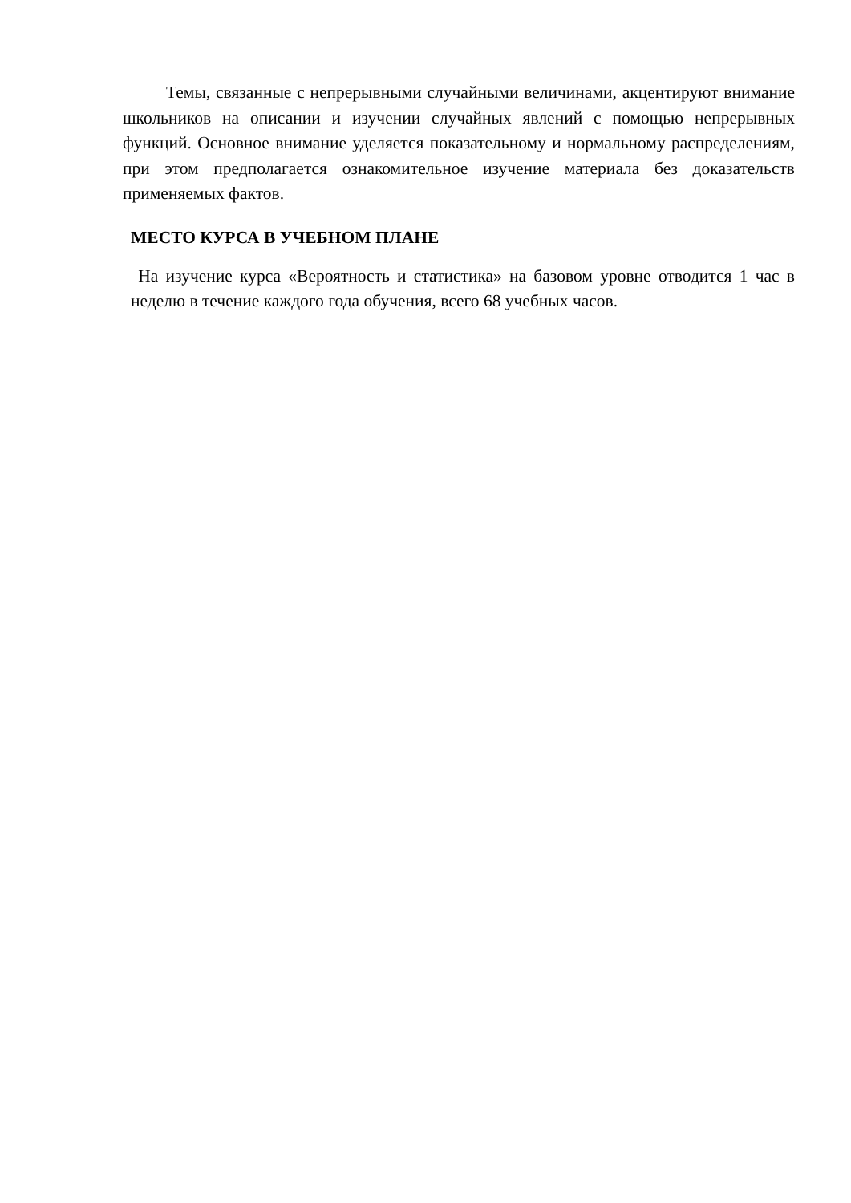Темы, связанные с непрерывными случайными величинами, акцентируют внимание школьников на описании и изучении случайных явлений с помощью непрерывных функций. Основное внимание уделяется показательному и нормальному распределениям, при этом предполагается ознакомительное изучение материала без доказательств применяемых фактов.
МЕСТО КУРСА В УЧЕБНОМ ПЛАНЕ
На изучение курса «Вероятность и статистика» на базовом уровне отводится 1 час в неделю в течение каждого года обучения, всего 68 учебных часов.